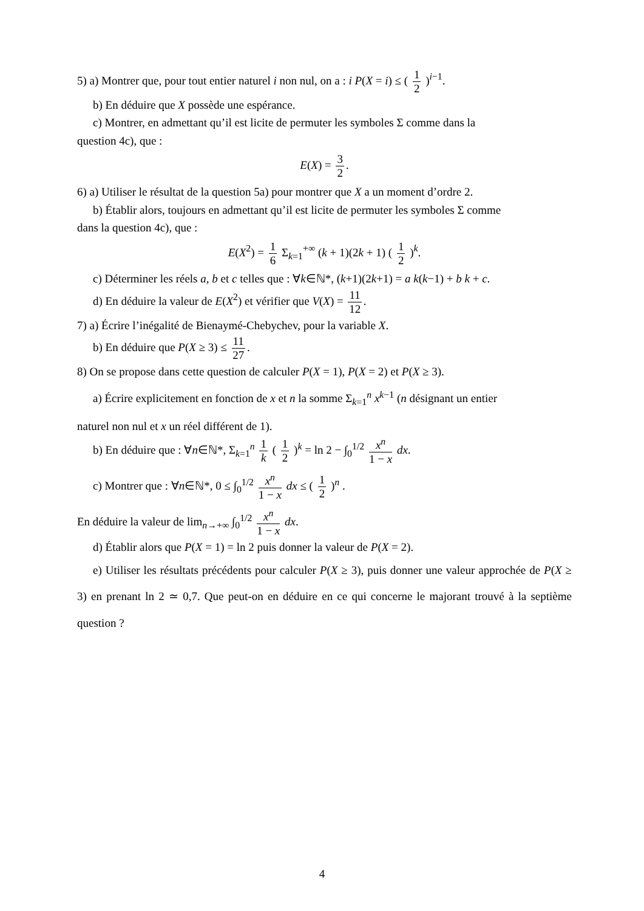5) a) Montrer que, pour tout entier naturel i non nul, on a : i P(X = i) ≤ ( 1 2 )<sup>i−1</sup>.
b) En déduire que X possède une espérance.
c) Montrer, en admettant qu’il est licite de permuter les symboles Σ comme dans la
question 4c), que :
E(X) = 3 2.
6) a) Utiliser le résultat de la question 5a) pour montrer que X a un moment d’ordre 2.
b) Établir alors, toujours en admettant qu’il est licite de permuter les symboles Σ comme
dans la question 4c), que :
E(X<sup>2</sup>) = 1 6 Σ<sub>k=1</sub><sup>+∞</sup> (k + 1)(2k + 1) ( 1 2 )<sup>k</sup>.
c) Déterminer les réels a, b et c telles que : ∀k∈ℕ*, (k+1)(2k+1) = a k(k−1) + b k + c.
d) En déduire la valeur de E(X<sup>2</sup>) et vérifier que V(X) = 11 12.
7) a) Écrire l’inégalité de Bienaymé-Chebychev, pour la variable X.
b) En déduire que P(X ≥ 3) ≤ 11 27.
8) On se propose dans cette question de calculer P(X = 1), P(X = 2) et P(X ≥ 3).
a) Écrire explicitement en fonction de x et n la somme Σ<sub>k=1</sub><sup>n</sup> x<sup>k−1</sup> (n désignant un entier
naturel non nul et x un réel différent de 1).
b) En déduire que : ∀n∈ℕ*, Σ<sub>k=1</sub><sup>n</sup> 1 k ( 1 2 )<sup>k</sup> = ln 2 − ∫<sub>0</sub><sup>1/2</sup> x<sup>n</sup> 1 − x dx.
c) Montrer que : ∀n∈ℕ*, 0 ≤ ∫<sub>0</sub><sup>1/2</sup> x<sup>n</sup> 1 − x dx ≤ ( 1 2 )<sup>n</sup> .
En déduire la valeur de lim<sub>n→+∞</sub> ∫<sub>0</sub><sup>1/2</sup> x<sup>n</sup> 1 − x dx.
d) Établir alors que P(X = 1) = ln 2 puis donner la valeur de P(X = 2).
e) Utiliser les résultats précédents pour calculer P(X ≥ 3), puis donner une valeur approchée de P(X ≥ 3) en prenant ln 2 ≃ 0,7. Que peut-on en déduire en ce qui concerne le majorant trouvé à la septième question ?
4